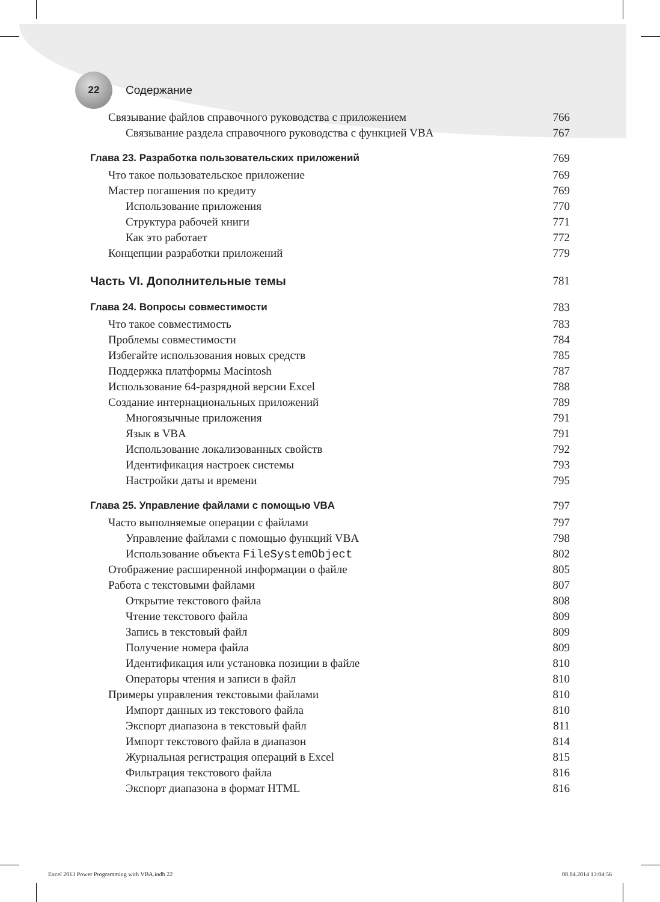22
Содержание
Связывание файлов справочного руководства с приложением 766
Связывание раздела справочного руководства с функцией VBA 767
Глава 23. Разработка пользовательских приложений 769
Что такое пользовательское приложение 769
Мастер погашения по кредиту 769
Использование приложения 770
Структура рабочей книги 771
Как это работает 772
Концепции разработки приложений 779
Часть VI. Дополнительные темы 781
Глава 24. Вопросы совместимости 783
Что такое совместимость 783
Проблемы совместимости 784
Избегайте использования новых средств 785
Поддержка платформы Macintosh 787
Использование 64-разрядной версии Excel 788
Создание интернациональных приложений 789
Многоязычные приложения 791
Язык в VBA 791
Использование локализованных свойств 792
Идентификация настроек системы 793
Настройки даты и времени 795
Глава 25. Управление файлами с помощью VBA 797
Часто выполняемые операции с файлами 797
Управление файлами с помощью функций VBA 798
Использование объекта FileSystemObject 802
Отображение расширенной информации о файле 805
Работа с текстовыми файлами 807
Открытие текстового файла 808
Чтение текстового файла 809
Запись в текстовый файл 809
Получение номера файла 809
Идентификация или установка позиции в файле 810
Операторы чтения и записи в файл 810
Примеры управления текстовыми файлами 810
Импорт данных из текстового файла 810
Экспорт диапазона в текстовый файл 811
Импорт текстового файла в диапазон 814
Журнальная регистрация операций в Excel 815
Фильтрация текстового файла 816
Экспорт диапазона в формат HTML 816
Excel 2013 Power Programming with VBA.indb 22 08.04.2014 13:04:56